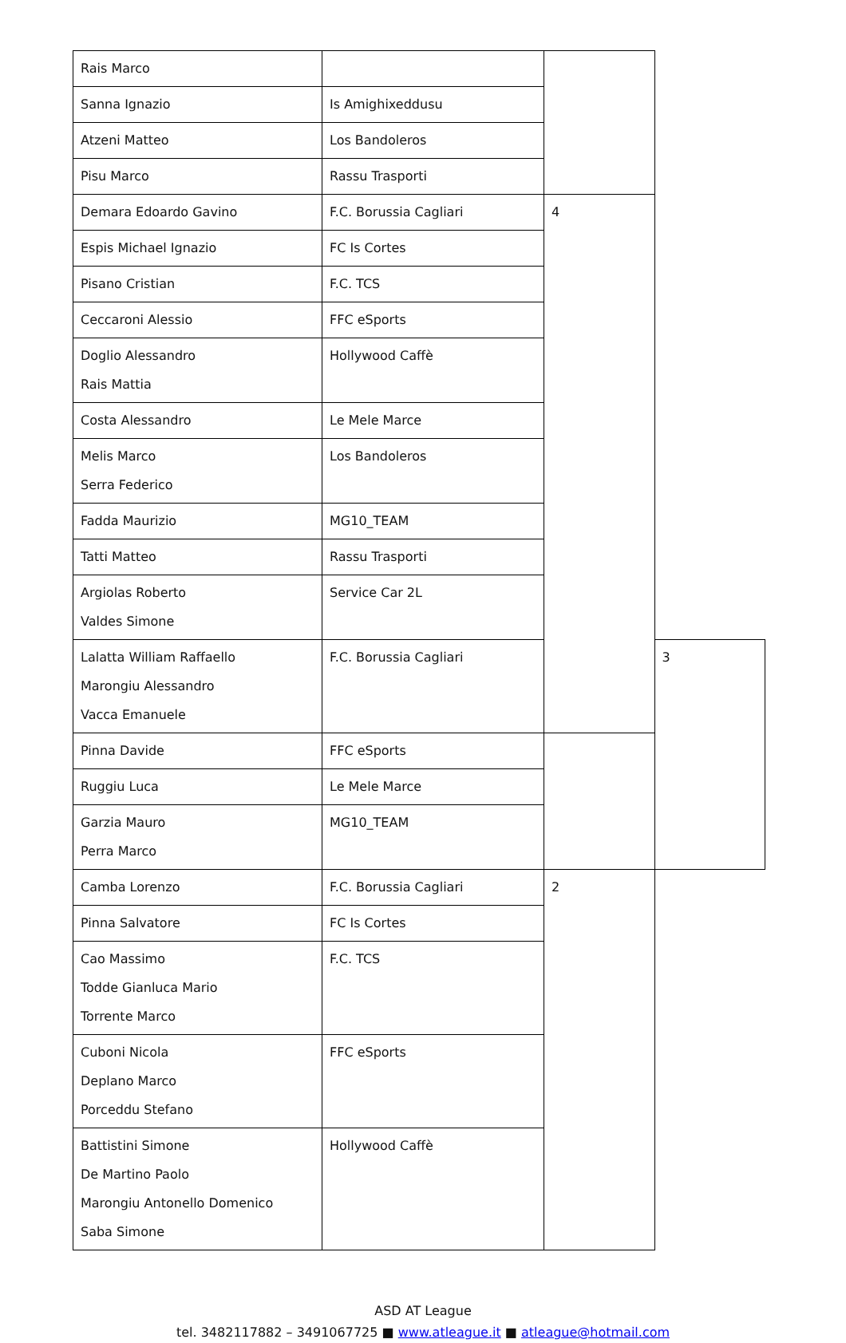| Rais Marco | | | |
| Sanna Ignazio | Is Amighixeddusu | | |
| Atzeni Matteo | Los Bandoleros | | |
| Pisu Marco | Rassu Trasporti | | |
| Demara Edoardo Gavino | F.C. Borussia Cagliari | 4 | |
| Espis Michael Ignazio | FC Is Cortes | | |
| Pisano Cristian | F.C. TCS | | |
| Ceccaroni Alessio | FFC eSports | | |
| Doglio Alessandro Rais Mattia | Hollywood Caffè | | |
| Costa Alessandro | Le Mele Marce | | |
| Melis Marco Serra Federico | Los Bandoleros | | |
| Fadda Maurizio | MG10_TEAM | | |
| Tatti Matteo | Rassu Trasporti | | |
| Argiolas Roberto Valdes Simone | Service Car 2L | | |
| Lalatta William Raffaello Marongiu Alessandro Vacca Emanuele | F.C. Borussia Cagliari | | 3 |
| Pinna Davide | FFC eSports | | |
| Ruggiu Luca | Le Mele Marce | | |
| Garzia Mauro Perra Marco | MG10_TEAM | | |
| Camba Lorenzo | F.C. Borussia Cagliari | 2 | |
| Pinna Salvatore | FC Is Cortes | | |
| Cao Massimo Todde Gianluca Mario Torrente Marco | F.C. TCS | | |
| Cuboni Nicola Deplano Marco Porceddu Stefano | FFC eSports | | |
| Battistini Simone De Martino Paolo Marongiu Antonello Domenico Saba Simone | Hollywood Caffè | | |
ASD AT League
tel. 3482117882 – 3491067725 ■ www.atleague.it ■ atleague@hotmail.com